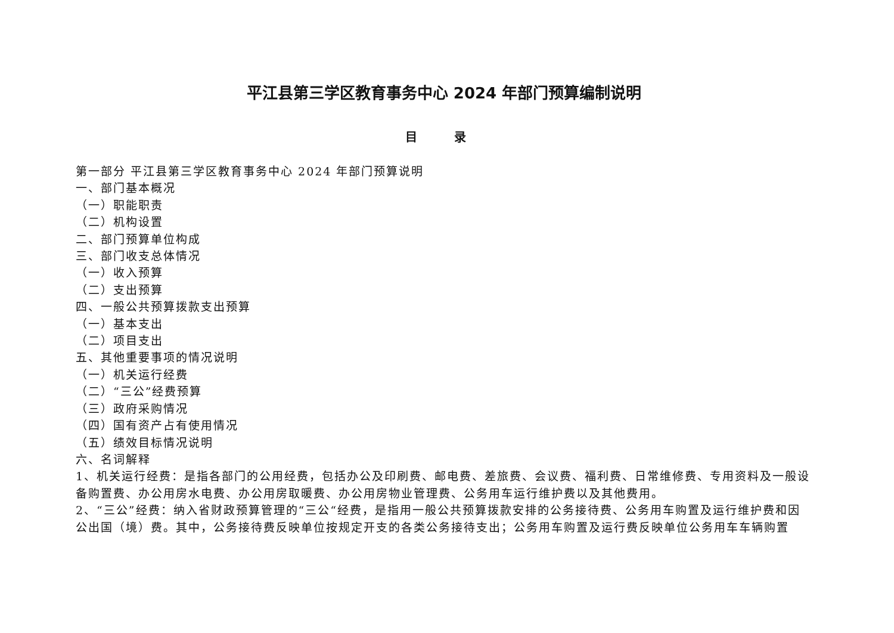平江县第三学区教育事务中心 2024 年部门预算编制说明
目 录
第一部分 平江县第三学区教育事务中心 2024 年部门预算说明
一、部门基本概况
（一）职能职责
（二）机构设置
二、部门预算单位构成
三、部门收支总体情况
（一）收入预算
（二）支出预算
四、一般公共预算拨款支出预算
（一）基本支出
（二）项目支出
五、其他重要事项的情况说明
（一）机关运行经费
（二）“三公”经费预算
（三）政府采购情况
（四）国有资产占有使用情况
（五）绩效目标情况说明
六、名词解释
1、机关运行经费：是指各部门的公用经费，包括办公及印刷费、邮电费、差旅费、会议费、福利费、日常维修费、专用资料及一般设备购置费、办公用房水电费、办公用房取暖费、办公用房物业管理费、公务用车运行维护费以及其他费用。
2、“三公”经费：纳入省财政预算管理的“三公“经费，是指用一般公共预算拨款安排的公务接待费、公务用车购置及运行维护费和因公出国（境）费。其中，公务接待费反映单位按规定开支的各类公务接待支出；公务用车购置及运行费反映单位公务用车车辆购置